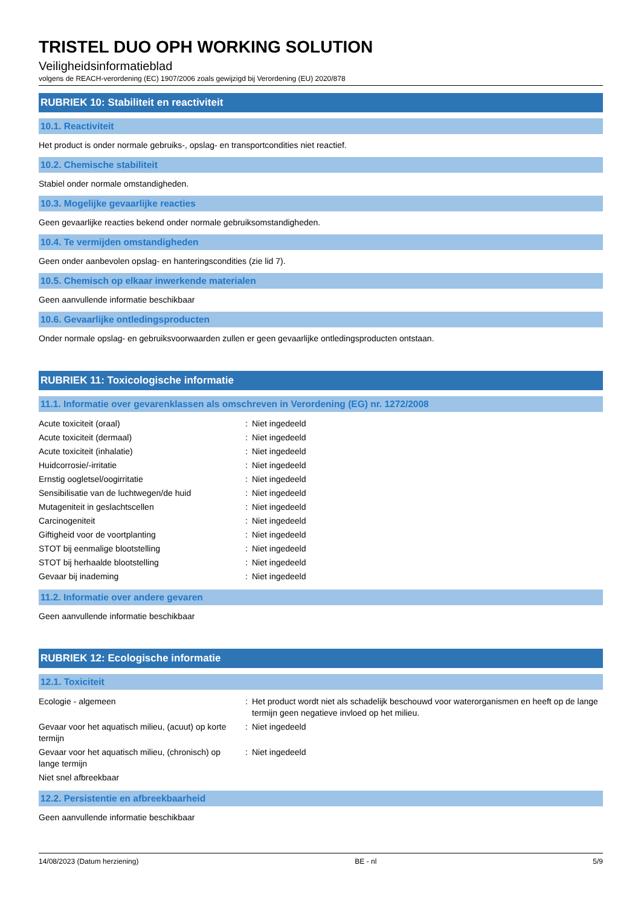TRISTEL DUO OPH WORKING SOLUTION
Veiligheidsinformatieblad
volgens de REACH-verordening (EC) 1907/2006 zoals gewijzigd bij Verordening (EU) 2020/878
RUBRIEK 10: Stabiliteit en reactiviteit
10.1. Reactiviteit
Het product is onder normale gebruiks-, opslag- en transportcondities niet reactief.
10.2. Chemische stabiliteit
Stabiel onder normale omstandigheden.
10.3. Mogelijke gevaarlijke reacties
Geen gevaarlijke reacties bekend onder normale gebruiksomstandigheden.
10.4. Te vermijden omstandigheden
Geen onder aanbevolen opslag- en hanteringscondities (zie lid 7).
10.5. Chemisch op elkaar inwerkende materialen
Geen aanvullende informatie beschikbaar
10.6. Gevaarlijke ontledingsproducten
Onder normale opslag- en gebruiksvoorwaarden zullen er geen gevaarlijke ontledingsproducten ontstaan.
RUBRIEK 11: Toxicologische informatie
11.1. Informatie over gevarenklassen als omschreven in Verordening (EG) nr. 1272/2008
| Acute toxiciteit (oraal) | : | Niet ingedeeld |
| Acute toxiciteit (dermaal) | : | Niet ingedeeld |
| Acute toxiciteit (inhalatie) | : | Niet ingedeeld |
| Huidcorrosie/-irritatie | : | Niet ingedeeld |
| Ernstig oogletsel/oogirritatie | : | Niet ingedeeld |
| Sensibilisatie van de luchtwegen/de huid | : | Niet ingedeeld |
| Mutageniteit in geslachtscellen | : | Niet ingedeeld |
| Carcinogeniteit | : | Niet ingedeeld |
| Giftigheid voor de voortplanting | : | Niet ingedeeld |
| STOT bij eenmalige blootstelling | : | Niet ingedeeld |
| STOT bij herhaalde blootstelling | : | Niet ingedeeld |
| Gevaar bij inademing | : | Niet ingedeeld |
11.2. Informatie over andere gevaren
Geen aanvullende informatie beschikbaar
RUBRIEK 12: Ecologische informatie
12.1. Toxiciteit
| Ecologie - algemeen | : | Het product wordt niet als schadelijk beschouwd voor waterorganismen en heeft op de lange termijn geen negatieve invloed op het milieu. |
| Gevaar voor het aquatisch milieu, (acuut) op korte termijn | : | Niet ingedeeld |
| Gevaar voor het aquatisch milieu, (chronisch) op lange termijn | : | Niet ingedeeld |
| Niet snel afbreekbaar | | |
12.2. Persistentie en afbreekbaarheid
Geen aanvullende informatie beschikbaar
14/08/2023 (Datum herziening) BE - nl 5/9